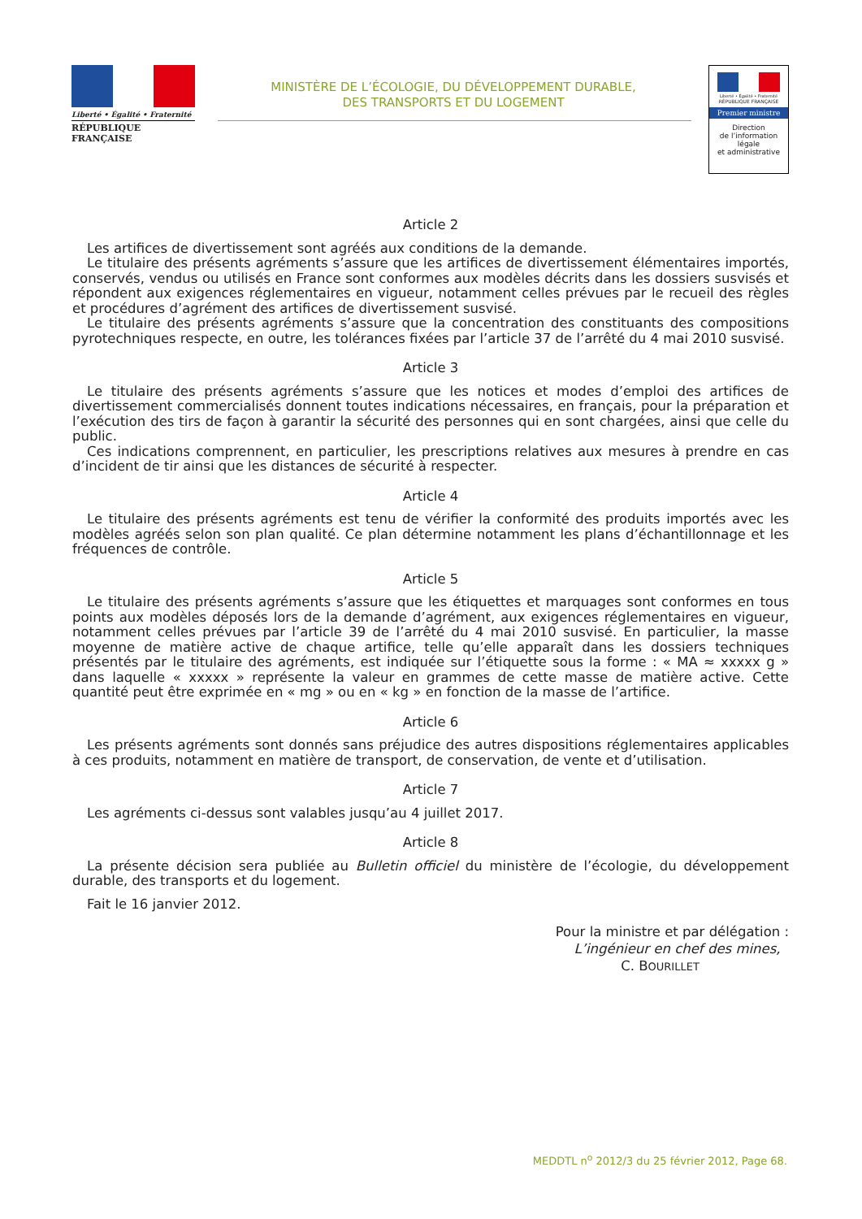Liberté • Égalité • Fraternité
RÉPUBLIQUE FRANÇAISE
MINISTÈRE DE L’ÉCOLOGIE, DU DÉVELOPPEMENT DURABLE,
DES TRANSPORTS ET DU LOGEMENT
Liberté • Égalité • Fraternité
RÉPUBLIQUE FRANÇAISE
Premier ministre
Direction
de l’information
légale
et administrative
Article 2
Les artifices de divertissement sont agréés aux conditions de la demande.
Le titulaire des présents agréments s’assure que les artifices de divertissement élémentaires importés, conservés, vendus ou utilisés en France sont conformes aux modèles décrits dans les dossiers susvisés et répondent aux exigences réglementaires en vigueur, notamment celles prévues par le recueil des règles et procédures d’agrément des artifices de divertissement susvisé.
Le titulaire des présents agréments s’assure que la concentration des constituants des compositions pyrotechniques respecte, en outre, les tolérances fixées par l’article 37 de l’arrêté du 4 mai 2010 susvisé.
Article 3
Le titulaire des présents agréments s’assure que les notices et modes d’emploi des artifices de divertissement commercialisés donnent toutes indications nécessaires, en français, pour la préparation et l’exécution des tirs de façon à garantir la sécurité des personnes qui en sont chargées, ainsi que celle du public.
Ces indications comprennent, en particulier, les prescriptions relatives aux mesures à prendre en cas d’incident de tir ainsi que les distances de sécurité à respecter.
Article 4
Le titulaire des présents agréments est tenu de vérifier la conformité des produits importés avec les modèles agréés selon son plan qualité. Ce plan détermine notamment les plans d’échantillonnage et les fréquences de contrôle.
Article 5
Le titulaire des présents agréments s’assure que les étiquettes et marquages sont conformes en tous points aux modèles déposés lors de la demande d’agrément, aux exigences réglementaires en vigueur, notamment celles prévues par l’article 39 de l’arrêté du 4 mai 2010 susvisé. En particulier, la masse moyenne de matière active de chaque artifice, telle qu’elle apparaît dans les dossiers techniques présentés par le titulaire des agréments, est indiquée sur l’étiquette sous la forme : « MA ≈ xxxxx g » dans laquelle « xxxxx » représente la valeur en grammes de cette masse de matière active. Cette quantité peut être exprimée en « mg » ou en « kg » en fonction de la masse de l’artifice.
Article 6
Les présents agréments sont donnés sans préjudice des autres dispositions réglementaires applicables à ces produits, notamment en matière de transport, de conservation, de vente et d’utilisation.
Article 7
Les agréments ci-dessus sont valables jusqu’au 4 juillet 2017.
Article 8
La présente décision sera publiée au Bulletin officiel du ministère de l’écologie, du développement durable, des transports et du logement.
Fait le 16 janvier 2012.
Pour la ministre et par délégation :
L’ingénieur en chef des mines,
C. BOURILLET
MEDDTL n<sup>o</sup> 2012/3 du 25 février 2012, Page 68.